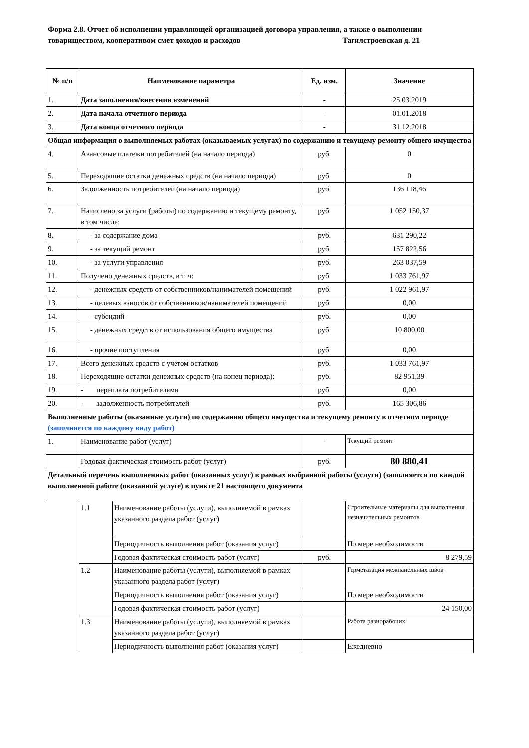Форма 2.8. Отчет об исполнении управляющей организацией договора управления, а также о выполнении товариществом, кооперативом смет доходов и расходов Тагилстроевская д. 21
| № п/п | Наименование параметра | | Ед. изм. | Значение |
| --- | --- | --- | --- | --- |
| 1. | Дата заполнения/внесения изменений | | - | 25.03.2019 |
| 2. | Дата начала отчетного периода | | - | 01.01.2018 |
| 3. | Дата конца отчетного периода | | - | 31.12.2018 |
| Общая информация о выполняемых работах (оказываемых услугах) по содержанию и текущему ремонту общего имущества | | | | |
| 4. | Авансовые платежи потребителей (на начало периода) | | руб. | 0 |
| 5. | Переходящие остатки денежных средств (на начало периода) | | руб. | 0 |
| 6. | Задолженность потребителей (на начало периода) | | руб. | 136 118,46 |
| 7. | Начислено за услуги (работы) по содержанию и текущему ремонту, в том числе: | | руб. | 1 052 150,37 |
| 8. | - за содержание дома | | руб. | 631 290,22 |
| 9. | - за текущий ремонт | | руб. | 157 822,56 |
| 10. | - за услуги управления | | руб. | 263 037,59 |
| 11. | Получено денежных средств, в т. ч: | | руб. | 1 033 761,97 |
| 12. | - денежных средств от собственников/нанимателей помещений | | руб. | 1 022 961,97 |
| 13. | - целевых взносов от собственников/нанимателей помещений | | руб. | 0,00 |
| 14. | - субсидий | | руб. | 0,00 |
| 15. | - денежных средств от использования общего имущества | | руб. | 10 800,00 |
| 16. | - прочие поступления | | руб. | 0,00 |
| 17. | Всего денежных средств с учетом остатков | | руб. | 1 033 761,97 |
| 18. | Переходящие остатки денежных средств (на конец периода): | | руб. | 82 951,39 |
| 19. | - переплата потребителями | | руб. | 0,00 |
| 20. | - задолженность потребителей | | руб. | 165 306,86 |
| Выполненные работы (оказанные услуги) по содержанию общего имущества и текущему ремонту в отчетном периоде (заполняется по каждому виду работ) | | | | |
| 1. | Наименование работ (услуг) | | - | Текущий ремонт |
| | Годовая фактическая стоимость работ (услуг) | | руб. | 80 880,41 |
| Детальный перечень выполненных работ (оказанных услуг) в рамках выбранной работы (услуги) (заполняется по каждой выполненной работе (оказанной услуге) в пункте 21 настоящего документа | | | | |
| | 1.1 | Наименование работы (услуги), выполняемой в рамках указанного раздела работ (услуг) | | Строительные материалы для выполнения незначительных ремонтов |
| | | Периодичность выполнения работ (оказания услуг) | | По мере необходимости |
| | | Годовая фактическая стоимость работ (услуг) | руб. | 8 279,59 |
| | 1.2 | Наименование работы (услуги), выполняемой в рамках указанного раздела работ (услуг) | | Герметазация межпанельных швов |
| | | Периодичность выполнения работ (оказания услуг) | | По мере необходимости |
| | | Годовая фактическая стоимость работ (услуг) | | 24 150,00 |
| | 1.3 | Наименование работы (услуги), выполняемой в рамках указанного раздела работ (услуг) | | Работа разнорабочих |
| | | Периодичность выполнения работ (оказания услуг) | | Ежедневно |